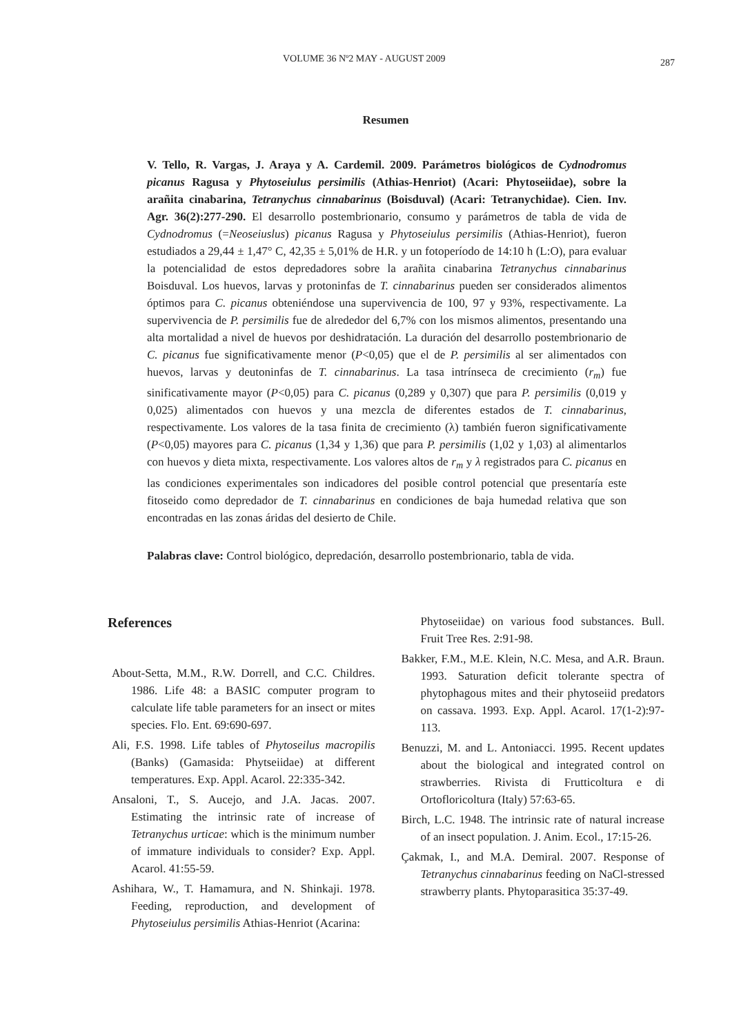VOLUME 36 Nº2 MAY - AUGUST 2009 287
Resumen
V. Tello, R. Vargas, J. Araya y A. Cardemil. 2009. Parámetros biológicos de Cydnodromus picanus Ragusa y Phytoseiulus persimilis (Athias-Henriot) (Acari: Phytoseiidae), sobre la arañita cinabarina, Tetranychus cinnabarinus (Boisduval) (Acari: Tetranychidae). Cien. Inv. Agr. 36(2):277-290. El desarrollo postembrionario, consumo y parámetros de tabla de vida de Cydnodromus (=Neoseiuslus) picanus Ragusa y Phytoseiulus persimilis (Athias-Henriot), fueron estudiados a 29,44 ± 1,47° C, 42,35 ± 5,01% de H.R. y un fotoperíodo de 14:10 h (L:O), para evaluar la potencialidad de estos depredadores sobre la arañita cinabarina Tetranychus cinnabarinus Boisduval. Los huevos, larvas y protoninfas de T. cinnabarinus pueden ser considerados alimentos óptimos para C. picanus obteniéndose una supervivencia de 100, 97 y 93%, respectivamente. La supervivencia de P. persimilis fue de alrededor del 6,7% con los mismos alimentos, presentando una alta mortalidad a nivel de huevos por deshidratación. La duración del desarrollo postembrionario de C. picanus fue significativamente menor (P<0,05) que el de P. persimilis al ser alimentados con huevos, larvas y deutoninfas de T. cinnabarinus. La tasa intrínseca de crecimiento (r<sub>m</sub>) fue sinificativamente mayor (P<0,05) para C. picanus (0,289 y 0,307) que para P. persimilis (0,019 y 0,025) alimentados con huevos y una mezcla de diferentes estados de T. cinnabarinus, respectivamente. Los valores de la tasa finita de crecimiento (λ) también fueron significativamente (P<0,05) mayores para C. picanus (1,34 y 1,36) que para P. persimilis (1,02 y 1,03) al alimentarlos con huevos y dieta mixta, respectivamente. Los valores altos de r<sub>m</sub> y λ registrados para C. picanus en las condiciones experimentales son indicadores del posible control potencial que presentaría este fitoseido como depredador de T. cinnabarinus en condiciones de baja humedad relativa que son encontradas en las zonas áridas del desierto de Chile.
Palabras clave: Control biológico, depredación, desarrollo postembrionario, tabla de vida.
References
About-Setta, M.M., R.W. Dorrell, and C.C. Childres. 1986. Life 48: a BASIC computer program to calculate life table parameters for an insect or mites species. Flo. Ent. 69:690-697.
Ali, F.S. 1998. Life tables of Phytoseilus macropilis (Banks) (Gamasida: Phytseiidae) at different temperatures. Exp. Appl. Acarol. 22:335-342.
Ansaloni, T., S. Aucejo, and J.A. Jacas. 2007. Estimating the intrinsic rate of increase of Tetranychus urticae: which is the minimum number of immature individuals to consider? Exp. Appl. Acarol. 41:55-59.
Ashihara, W., T. Hamamura, and N. Shinkaji. 1978. Feeding, reproduction, and development of Phytoseiulus persimilis Athias-Henriot (Acarina:
Phytoseiidae) on various food substances. Bull. Fruit Tree Res. 2:91-98.
Bakker, F.M., M.E. Klein, N.C. Mesa, and A.R. Braun. 1993. Saturation deficit tolerante spectra of phytophagous mites and their phytoseiid predators on cassava. 1993. Exp. Appl. Acarol. 17(1-2):97-113.
Benuzzi, M. and L. Antoniacci. 1995. Recent updates about the biological and integrated control on strawberries. Rivista di Frutticoltura e di Ortofloricoltura (Italy) 57:63-65.
Birch, L.C. 1948. The intrinsic rate of natural increase of an insect population. J. Anim. Ecol., 17:15-26.
Çakmak, I., and M.A. Demiral. 2007. Response of Tetranychus cinnabarinus feeding on NaCl-stressed strawberry plants. Phytoparasitica 35:37-49.